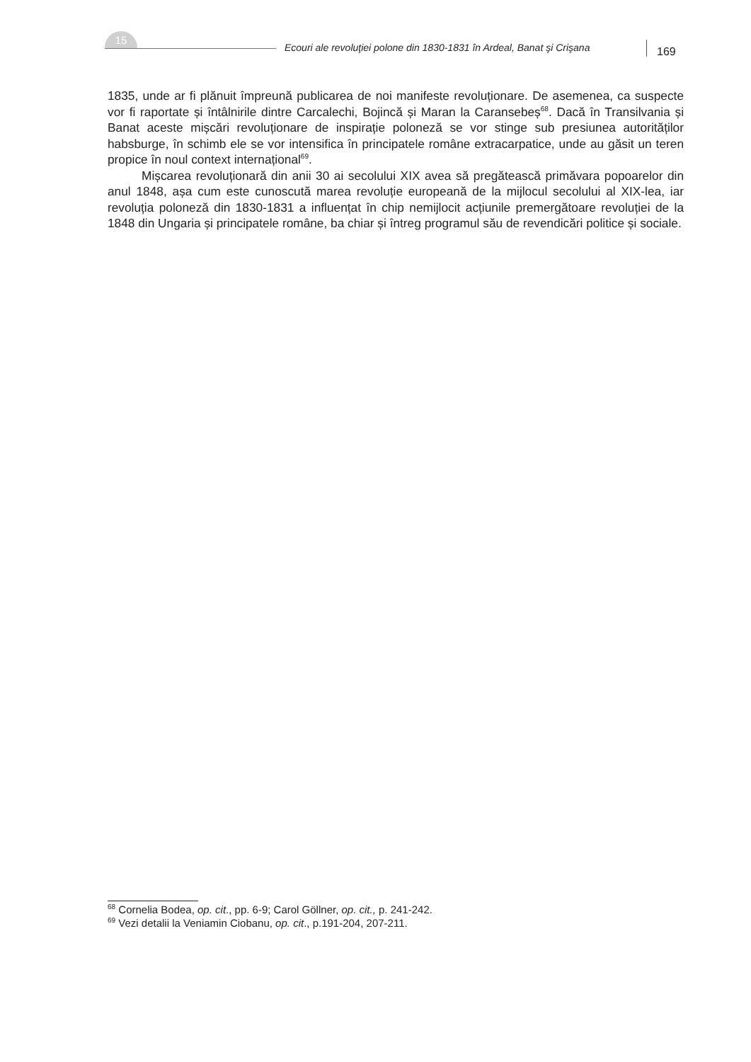15
Ecouri ale revoluţiei polone din 1830-1831 în Ardeal, Banat şi Crişana
169
1835, unde ar fi plănuit împreună publicarea de noi manifeste revoluționare. De asemenea, ca suspecte vor fi raportate și întâlnirile dintre Carcalechi, Bojincă și Maran la Caransebeș<sup>68</sup>. Dacă în Transilvania și Banat aceste mișcări revoluționare de inspirație poloneză se vor stinge sub presiunea autorităților habsburge, în schimb ele se vor intensifica în principatele române extracarpatice, unde au găsit un teren propice în noul context internațional<sup>69</sup>.
Mișcarea revoluționară din anii 30 ai secolului XIX avea să pregătească primăvara popoarelor din anul 1848, așa cum este cunoscută marea revoluție europeană de la mijlocul secolului al XIX-lea, iar revoluția poloneză din 1830-1831 a influențat în chip nemijlocit acțiunile premergătoare revoluției de la 1848 din Ungaria și principatele române, ba chiar și întreg programul său de revendicări politice și sociale.
<sup>68</sup> Cornelia Bodea, op. cit., pp. 6-9; Carol Göllner, op. cit., p. 241-242.
<sup>69</sup> Vezi detalii la Veniamin Ciobanu, op. cit., p.191-204, 207-211.